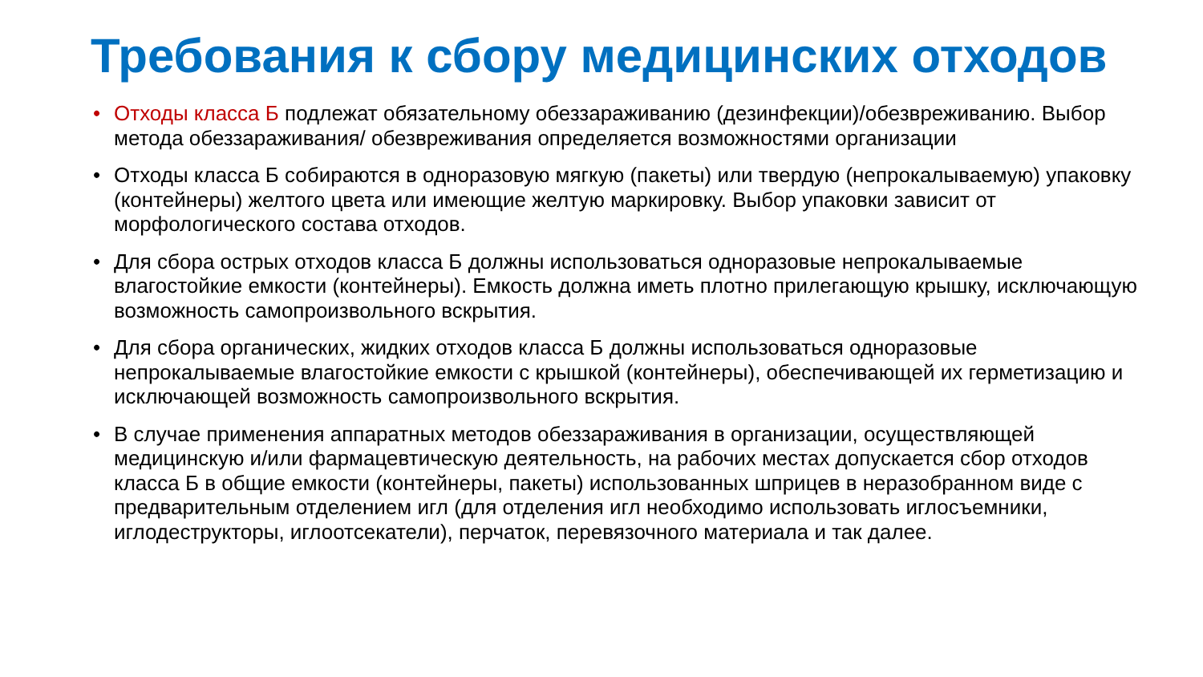Требования к сбору медицинских отходов
• Отходы класса Б подлежат обязательному обеззараживанию (дезинфекции)/обезвреживанию. Выбор метода обеззараживания/ обезвреживания определяется возможностями организации
• Отходы класса Б собираются в одноразовую мягкую (пакеты) или твердую (непрокалываемую) упаковку (контейнеры) желтого цвета или имеющие желтую маркировку. Выбор упаковки зависит от морфологического состава отходов.
• Для сбора острых отходов класса Б должны использоваться одноразовые непрокалываемые влагостойкие емкости (контейнеры). Емкость должна иметь плотно прилегающую крышку, исключающую возможность самопроизвольного вскрытия.
• Для сбора органических, жидких отходов класса Б должны использоваться одноразовые непрокалываемые влагостойкие емкости с крышкой (контейнеры), обеспечивающей их герметизацию и исключающей возможность самопроизвольного вскрытия.
• В случае применения аппаратных методов обеззараживания в организации, осуществляющей медицинскую и/или фармацевтическую деятельность, на рабочих местах допускается сбор отходов класса Б в общие емкости (контейнеры, пакеты) использованных шприцев в неразобранном виде с предварительным отделением игл (для отделения игл необходимо использовать иглосъемники, иглодеструкторы, иглоотсекатели), перчаток, перевязочного материала и так далее.